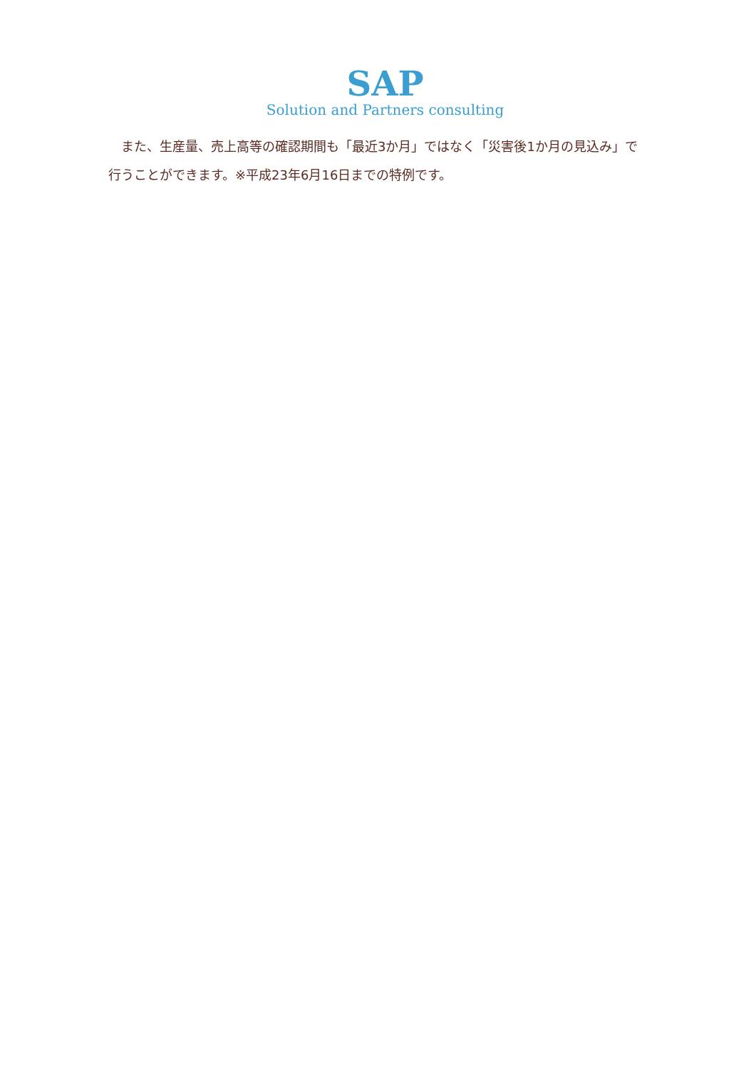SAP
Solution and Partners consulting
　また、生産量、売上高等の確認期間も「最近3か月」ではなく「災害後1か月の見込み」で行うことができます。※平成23年6月16日までの特例です。